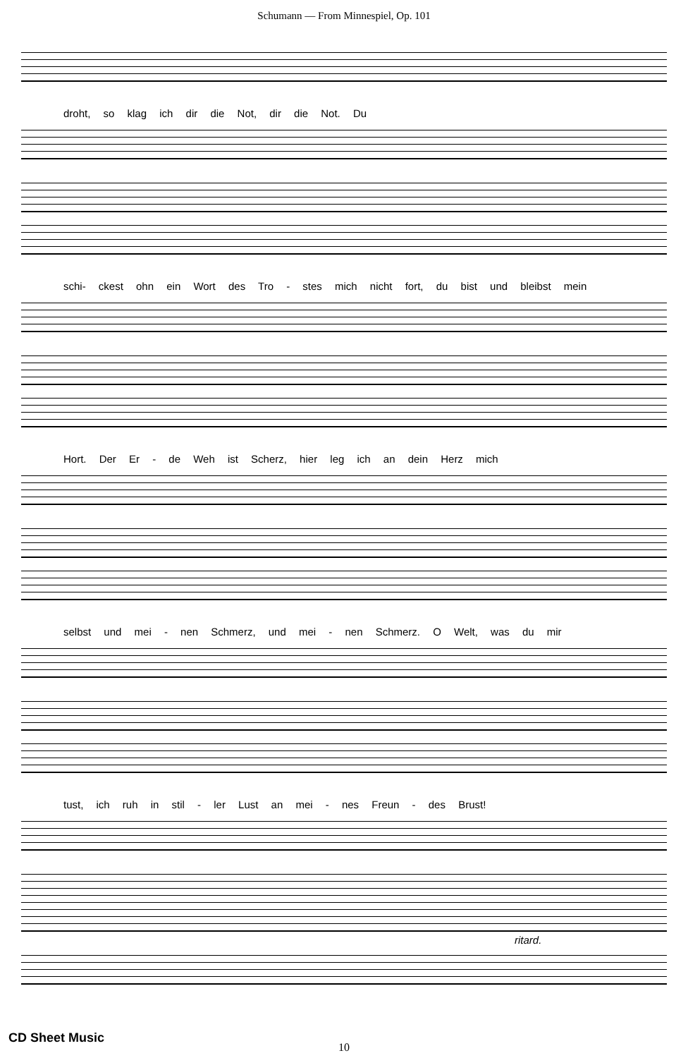Schumann — From Minnespiel, Op. 101
droht, so klag ich dir die Not, dir die Not. Du
schi- ckest ohn ein Wort des Tro - stes mich nicht fort, du bist und bleibst mein
Hort. Der Er - de Weh ist Scherz, hier leg ich an dein Herz mich
selbst und mei - nen Schmerz, und mei - nen Schmerz. O Welt, was du mir
tust, ich ruh in stil - ler Lust an mei - nes Freun - des Brust!
ritard.
CD Sheet Music
10